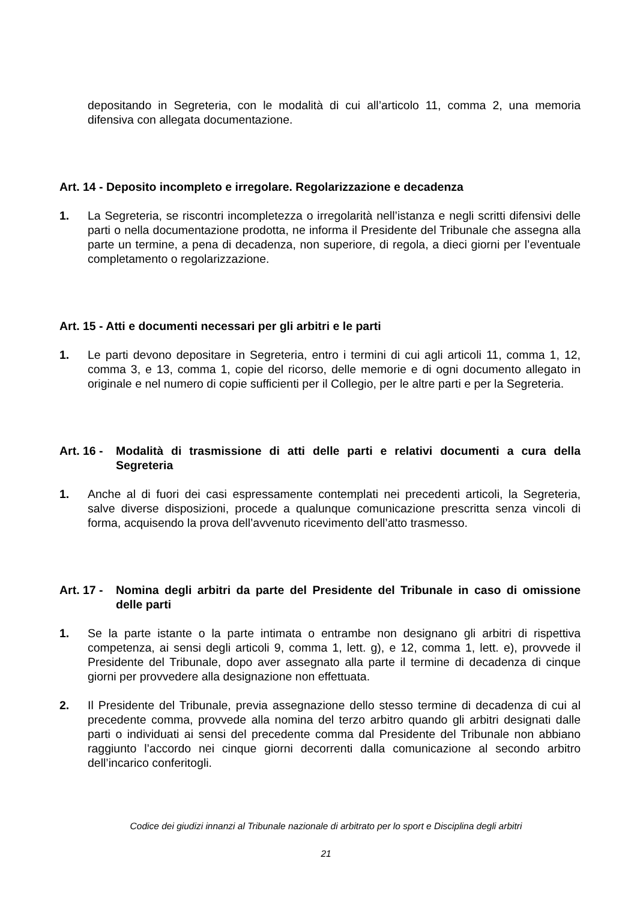depositando in Segreteria, con le modalità di cui all’articolo 11, comma 2, una memoria difensiva con allegata documentazione.
Art. 14 - Deposito incompleto e irregolare. Regolarizzazione e decadenza
1. La Segreteria, se riscontri incompletezza o irregolarità nell’istanza e negli scritti difensivi delle parti o nella documentazione prodotta, ne informa il Presidente del Tribunale che assegna alla parte un termine, a pena di decadenza, non superiore, di regola, a dieci giorni per l’eventuale completamento o regolarizzazione.
Art. 15 - Atti e documenti necessari per gli arbitri e le parti
1. Le parti devono depositare in Segreteria, entro i termini di cui agli articoli 11, comma 1, 12, comma 3, e 13, comma 1, copie del ricorso, delle memorie e di ogni documento allegato in originale e nel numero di copie sufficienti per il Collegio, per le altre parti e per la Segreteria.
Art. 16 - Modalità di trasmissione di atti delle parti e relativi documenti a cura della Segreteria
1. Anche al di fuori dei casi espressamente contemplati nei precedenti articoli, la Segreteria, salve diverse disposizioni, procede a qualunque comunicazione prescritta senza vincoli di forma, acquisendo la prova dell’avvenuto ricevimento dell’atto trasmesso.
Art. 17 - Nomina degli arbitri da parte del Presidente del Tribunale in caso di omissione delle parti
1. Se la parte istante o la parte intimata o entrambe non designano gli arbitri di rispettiva competenza, ai sensi degli articoli 9, comma 1, lett. g), e 12, comma 1, lett. e), provvede il Presidente del Tribunale, dopo aver assegnato alla parte il termine di decadenza di cinque giorni per provvedere alla designazione non effettuata.
2. Il Presidente del Tribunale, previa assegnazione dello stesso termine di decadenza di cui al precedente comma, provvede alla nomina del terzo arbitro quando gli arbitri designati dalle parti o individuati ai sensi del precedente comma dal Presidente del Tribunale non abbiano raggiunto l’accordo nei cinque giorni decorrenti dalla comunicazione al secondo arbitro dell’incarico conferitogli.
Codice dei giudizi innanzi al Tribunale nazionale di arbitrato per lo sport e Disciplina degli arbitri
21